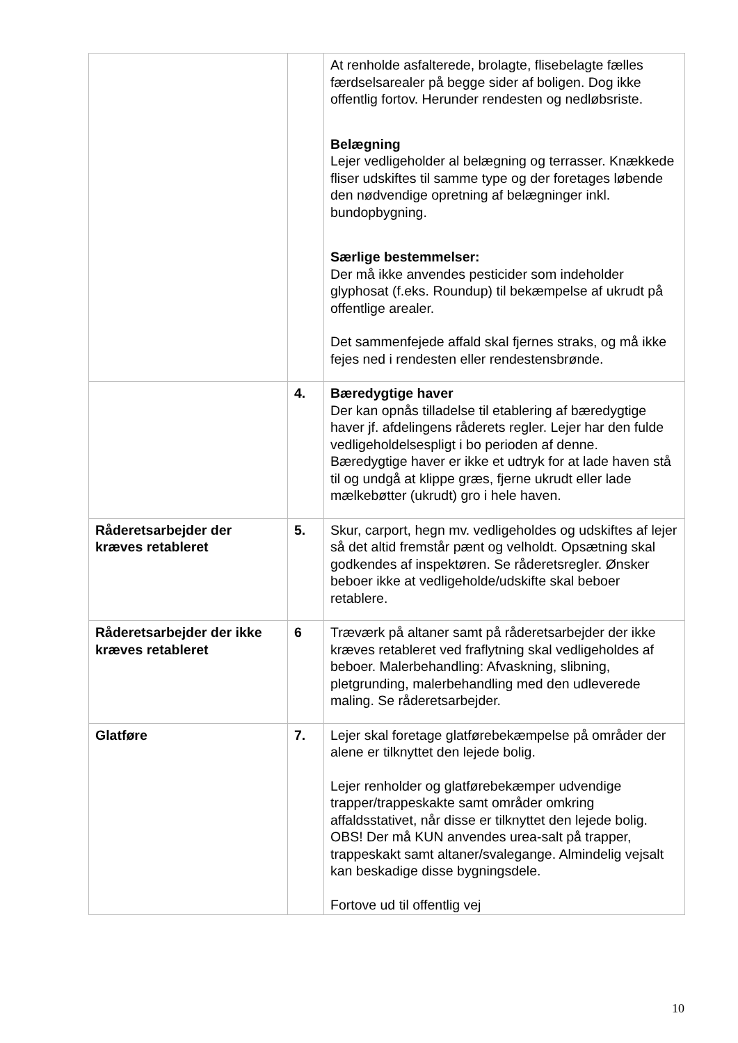| | | At renholde asfalterede, brolagte, flisebelagte fælles færdselsarealer på begge sider af boligen. Dog ikke offentlig fortov. Herunder rendesten og nedløbsriste. Belægning Lejer vedligeholder al belægning og terrasser. Knækkede fliser udskiftes til samme type og der foretages løbende den nødvendige opretning af belægninger inkl. bundopbygning. Særlige bestemmelser: Der må ikke anvendes pesticider som indeholder glyphosat (f.eks. Roundup) til bekæmpelse af ukrudt på offentlige arealer. Det sammenfejede affald skal fjernes straks, og må ikke fejes ned i rendesten eller rendestensbrønde. |
| | 4. | Bæredygtige haver Der kan opnås tilladelse til etablering af bæredygtige haver jf. afdelingens råderets regler. Lejer har den fulde vedligeholdelsespligt i bo perioden af denne. Bæredygtige haver er ikke et udtryk for at lade haven stå til og undgå at klippe græs, fjerne ukrudt eller lade mælkebøtter (ukrudt) gro i hele haven. |
| Råderetsarbejder der kræves retableret | 5. | Skur, carport, hegn mv. vedligeholdes og udskiftes af lejer så det altid fremstår pænt og velholdt. Opsætning skal godkendes af inspektøren. Se råderetsregler. Ønsker beboer ikke at vedligeholde/udskifte skal beboer retablere. |
| Råderetsarbejder der ikke kræves retableret | 6 | Træværk på altaner samt på råderetsarbejder der ikke kræves retableret ved fraflytning skal vedligeholdes af beboer. Malerbehandling: Afvaskning, slibning, pletgrunding, malerbehandling med den udleverede maling. Se råderetsarbejder. |
| Glatføre | 7. | Lejer skal foretage glatførebekæmpelse på områder der alene er tilknyttet den lejede bolig. Lejer renholder og glatførebekæmper udvendige trapper/trappeskakte samt områder omkring affaldsstativet, når disse er tilknyttet den lejede bolig. OBS! Der må KUN anvendes urea-salt på trapper, trappeskakt samt altaner/svalegange. Almindelig vejsalt kan beskadige disse bygningsdele. Fortove ud til offentlig vej |
10